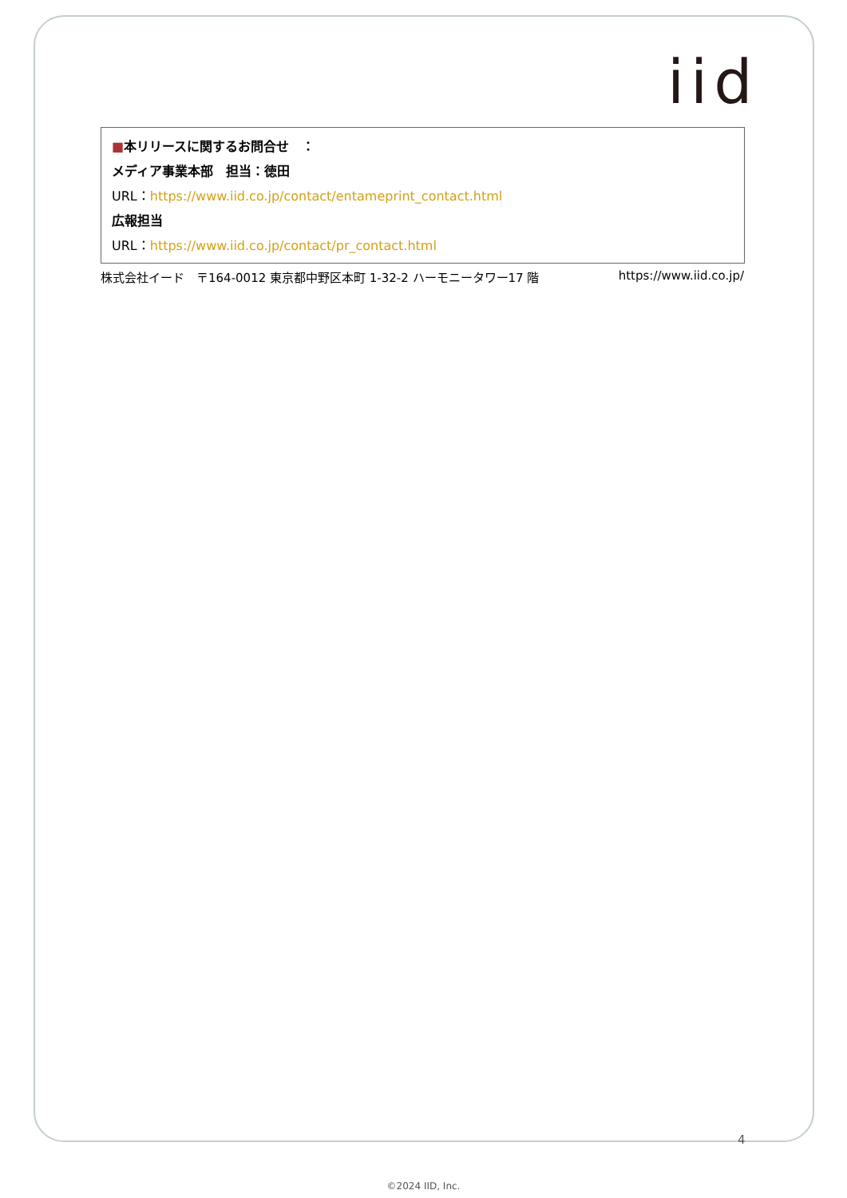iid
■本リリースに関するお問合せ　：
メディア事業本部　担当：徳田
URL：https://www.iid.co.jp/contact/entameprint_contact.html
広報担当
URL：https://www.iid.co.jp/contact/pr_contact.html
株式会社イード　〒164-0012 東京都中野区本町 1-32-2 ハーモニータワー17 階 https://www.iid.co.jp/
4
©2024 IID, Inc.